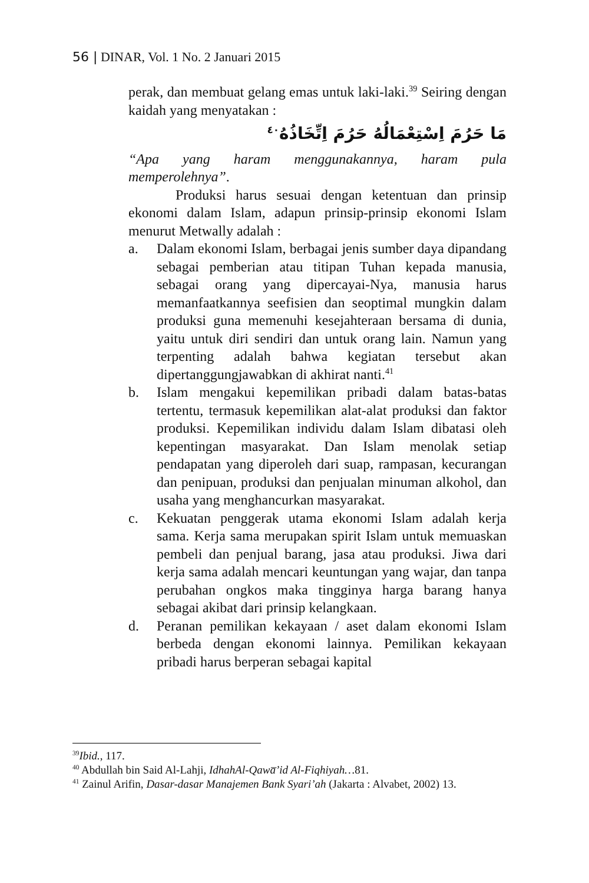56 | DINAR, Vol. 1 No. 2 Januari 2015
perak, dan membuat gelang emas untuk laki-laki.<sup>39</sup> Seiring dengan kaidah yang menyatakan :
مَا حَرُمَ اِسْتِعْمَالُهُ حَرُمَ اِتِّخَاذُهُ<sup>٤٠</sup>
“Apa yang haram menggunakannya, haram pula memperolehnya”.
Produksi harus sesuai dengan ketentuan dan prinsip ekonomi dalam Islam, adapun prinsip-prinsip ekonomi Islam menurut Metwally adalah :
a. Dalam ekonomi Islam, berbagai jenis sumber daya dipandang sebagai pemberian atau titipan Tuhan kepada manusia, sebagai orang yang dipercayai-Nya, manusia harus memanfaatkannya seefisien dan seoptimal mungkin dalam produksi guna memenuhi kesejahteraan bersama di dunia, yaitu untuk diri sendiri dan untuk orang lain. Namun yang terpenting adalah bahwa kegiatan tersebut akan dipertanggungjawabkan di akhirat nanti.<sup>41</sup>
b. Islam mengakui kepemilikan pribadi dalam batas-batas tertentu, termasuk kepemilikan alat-alat produksi dan faktor produksi. Kepemilikan individu dalam Islam dibatasi oleh kepentingan masyarakat. Dan Islam menolak setiap pendapatan yang diperoleh dari suap, rampasan, kecurangan dan penipuan, produksi dan penjualan minuman alkohol, dan usaha yang menghancurkan masyarakat.
c. Kekuatan penggerak utama ekonomi Islam adalah kerja sama. Kerja sama merupakan spirit Islam untuk memuaskan pembeli dan penjual barang, jasa atau produksi. Jiwa dari kerja sama adalah mencari keuntungan yang wajar, dan tanpa perubahan ongkos maka tingginya harga barang hanya sebagai akibat dari prinsip kelangkaan.
d. Peranan pemilikan kekayaan / aset dalam ekonomi Islam berbeda dengan ekonomi lainnya. Pemilikan kekayaan pribadi harus berperan sebagai kapital
<sup>39</sup> Ibid., 117.
<sup>40</sup> Abdullah bin Said Al-Lahji, IdhahAl-Qawa̅’id Al-Fiqhiyah…81.
<sup>41</sup> Zainul Arifin, Dasar-dasar Manajemen Bank Syari’ah (Jakarta : Alvabet, 2002) 13.